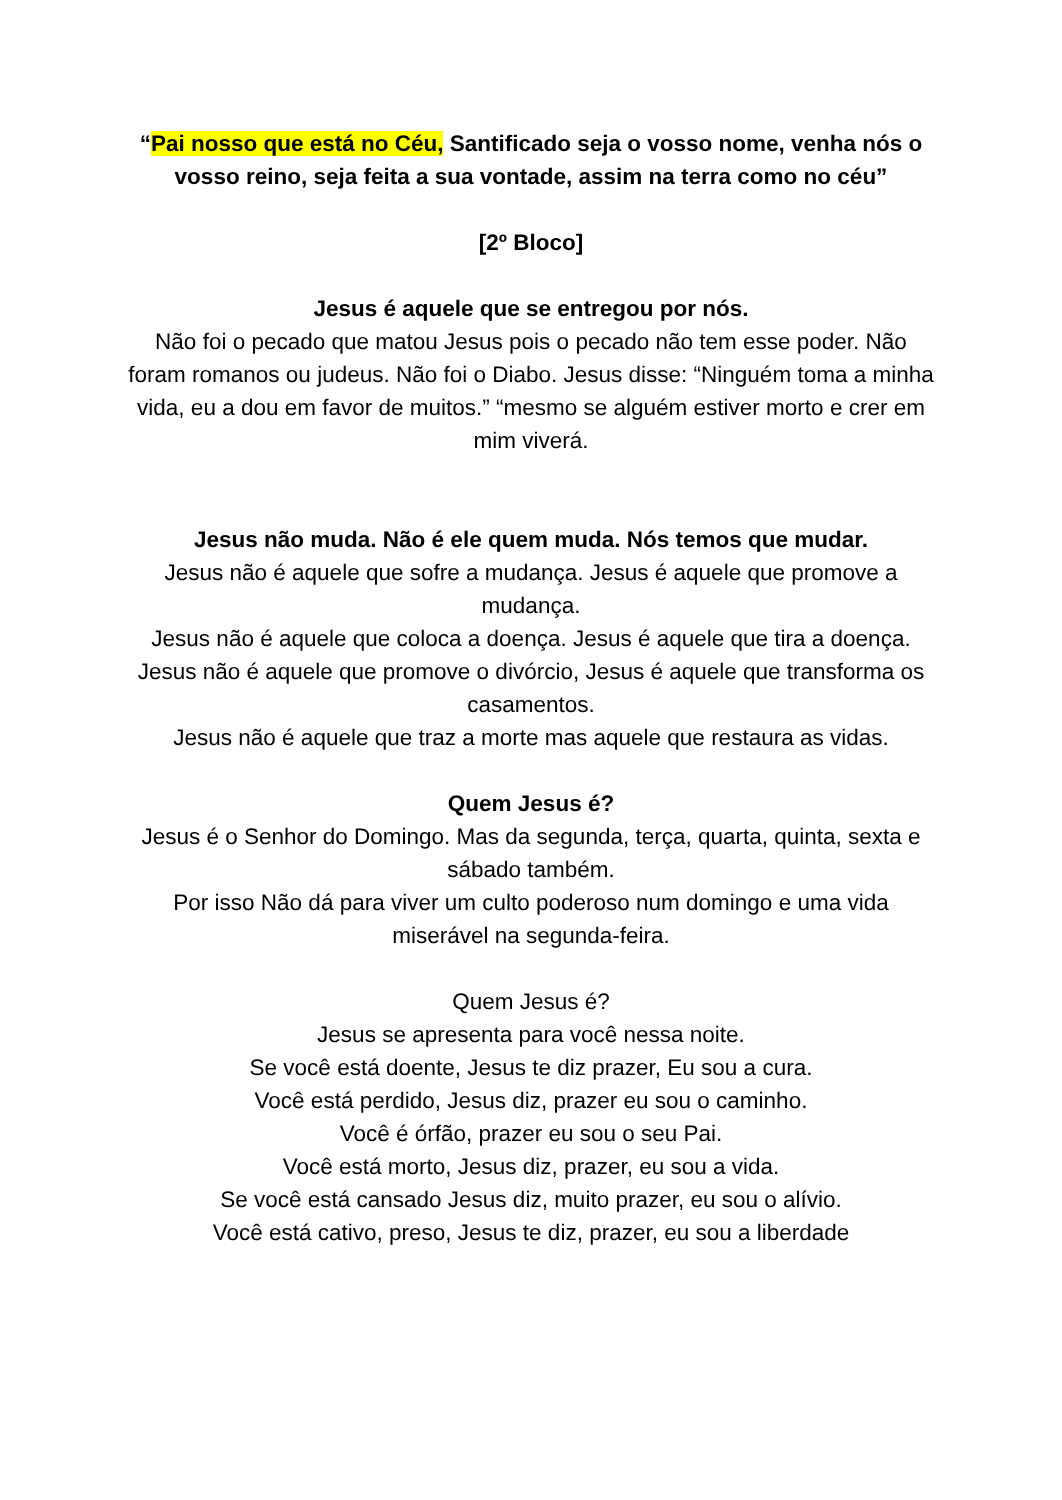“Pai nosso que está no Céu, Santificado seja o vosso nome, venha nós o vosso reino, seja feita a sua vontade, assim na terra como no céu”
[2º Bloco]
Jesus é aquele que se entregou por nós.
Não foi o pecado que matou Jesus pois o pecado não tem esse poder. Não foram romanos ou judeus. Não foi o Diabo. Jesus disse: “Ninguém toma a minha vida, eu a dou em favor de muitos.” “mesmo se alguém estiver morto e crer em mim viverá.
Jesus não muda. Não é ele quem muda. Nós temos que mudar.
Jesus não é aquele que sofre a mudança. Jesus é aquele que promove a mudança.
Jesus não é aquele que coloca a doença. Jesus é aquele que tira a doença.
Jesus não é aquele que promove o divórcio, Jesus é aquele que transforma os casamentos.
Jesus não é aquele que traz a morte mas aquele que restaura as vidas.
Quem Jesus é?
Jesus é o Senhor do Domingo. Mas da segunda, terça, quarta, quinta, sexta e sábado também.
Por isso Não dá para viver um culto poderoso num domingo e uma vida miserável na segunda-feira.
Quem Jesus é?
Jesus se apresenta para você nessa noite.
Se você está doente, Jesus te diz prazer, Eu sou a cura.
Você está perdido, Jesus diz, prazer eu sou o caminho.
Você é órfão, prazer eu sou o seu Pai.
Você está morto, Jesus diz, prazer, eu sou a vida.
Se você está cansado Jesus diz, muito prazer, eu sou o alívio.
Você está cativo, preso, Jesus te diz, prazer, eu sou a liberdade